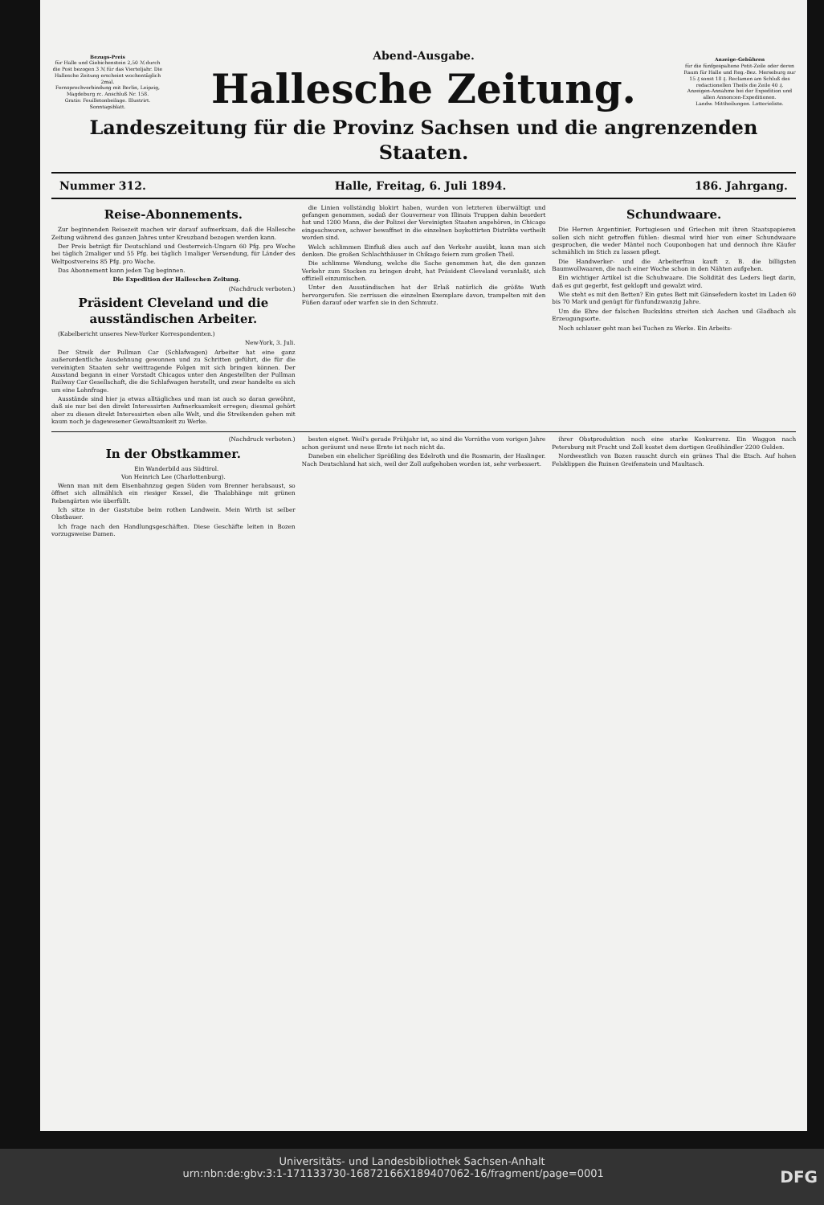Bezugs-Preis
für Halle und Giebichenstein 2,50 ℳ durch die Post bezogen 3 ℳ für das Vierteljahr. Die Hallesche Zeitung erscheint wochentäglich 2mal.
Fernsprechverbindung mit Berlin, Leipzig, Magdeburg rc. Anschluß Nr. 158.
Gratis: Feuilletonbeilage. Illustrirt. Sonntagsblatt.
Abend-Ausgabe.
Hallesche Zeitung.
Anzeige-Gebühren
für die fünfgespaltene Petit-Zeile oder deren Raum für Halle und Reg.-Bez. Merseburg nur 15 ₰ sonst 18 ₰. Reclamen am Schluß des redactionellen Theils die Zeile 40 ₰.
Anzeigen-Annahme bei der Expedition und allen Annoncen-Expeditionen.
Landw. Mittheilungen. Lotterieliste.
Landeszeitung für die Provinz Sachsen und die angrenzenden Staaten.
Nummer 312. Halle, Freitag, 6. Juli 1894. 186. Jahrgang.
Reise-Abonnements.
Zur beginnenden Reisezeit machen wir darauf aufmerksam, daß die Hallesche Zeitung während des ganzen Jahres unter Kreuzband bezogen werden kann.
Der Preis beträgt für Deutschland und Oesterreich-Ungarn 60 Pfg. pro Woche bei täglich 2maliger und 55 Pfg. bei täglich 1maliger Versendung, für Länder des Weltpostvereins 85 Pfg. pro Woche.
Das Abonnement kann jeden Tag beginnen.
Die Expedition der Halleschen Zeitung.
(Nachdruck verboten.)
Präsident Cleveland und die ausständischen Arbeiter.
(Kabelbericht unseres New-Yorker Korrespondenten.)
New-York, 3. Juli.
Der Streik der Pullman Car (Schlafwagen) Arbeiter hat eine ganz außerordentliche Ausdehnung gewonnen und zu Schritten geführt, die für die vereinigten Staaten sehr weittragende Folgen mit sich bringen können. Der Ausstand begann in einer Vorstadt Chicagos unter den Angestellten der Pullman Railway Car Gesellschaft, die die Schlafwagen herstellt, und zwar handelte es sich um eine Lohnfrage.
Ausstände sind hier ja etwas alltägliches und man ist auch so daran gewöhnt, daß sie nur bei den direkt Interessirten Aufmerksamkeit erregen; diesmal gehört aber zu diesen direkt Interessirten eben alle Welt, und die Streikenden gehen mit kaum noch je dagewesener Gewaltsamkeit zu Werke.
die Linien vollständig blokirt haben, wurden von letzteren überwältigt und gefangen genommen, sodaß der Gouverneur von Illinois Truppen dahin beordert hat und 1200 Mann, die der Polizei der Vereinigten Staaten angehören, in Chicago eingeschworen, schwer bewaffnet in die einzelnen boykottirten Distrikte vertheilt worden sind.
Welch schlimmen Einfluß dies auch auf den Verkehr ausübt, kann man sich denken. Die großen Schlachthäuser in Chikago feiern zum großen Theil.
Die schlimme Wendung, welche die Sache genommen hat, die den ganzen Verkehr zum Stocken zu bringen droht, hat Präsident Cleveland veranlaßt, sich offiziell einzumischen.
Unter den Ausständischen hat der Erlaß natürlich die größte Wuth hervorgerufen. Sie zerrissen die einzelnen Exemplare davon, trampelten mit den Füßen darauf oder warfen sie in den Schmutz.
Schundwaare.
Die Herren Argentinier, Portugiesen und Griechen mit ihren Staatspapieren sollen sich nicht getroffen fühlen: diesmal wird hier von einer Schundwaare gesprochen, die weder Mäntel noch Couponbogen hat und dennoch ihre Käufer schmählich im Stich zu lassen pflegt.
Die Handwerker- und die Arbeiterfrau kauft z. B. die billigsten Baumwollwaaren, die nach einer Woche schon in den Nähten aufgehen.
Ein wichtiger Artikel ist die Schuhwaare. Die Solidität des Leders liegt darin, daß es gut gegerbt, fest geklopft und gewalzt wird.
Wie steht es mit den Betten? Ein gutes Bett mit Gänsefedern kostet im Laden 60 bis 70 Mark und genügt für fünfundzwanzig Jahre.
Um die Ehre der falschen Buckskins streiten sich Aachen und Gladbach als Erzeugungsorte.
Noch schlauer geht man bei Tuchen zu Werke. Ein Arbeits-
(Nachdruck verboten.)
In der Obstkammer.
Ein Wanderbild aus Südtirol.
Von Heinrich Lee (Charlottenburg).
Wenn man mit dem Eisenbahnzug gegen Süden vom Brenner herabsaust, so öffnet sich allmählich ein riesiger Kessel, die Thalabhänge mit grünen Rebengärten wie überfüllt.
Ich sitze in der Gaststube beim rothen Landwein. Mein Wirth ist selber Obstbauer.
Ich frage nach den Handlungsgeschäften. Diese Geschäfte leiten in Bozen vorzugsweise Damen.
besten eignet. Weil's gerade Frühjahr ist, so sind die Vorräthe vom vorigen Jahre schon geräumt und neue Ernte ist noch nicht da.
Daneben ein ehelicher Sprößling des Edelroth und die Rosmarin, der Haslinger. Nach Deutschland hat sich, weil der Zoll aufgehoben worden ist, sehr verbessert.
ihrer Obstproduktion noch eine starke Konkurrenz. Ein Waggon nach Petersburg mit Fracht und Zoll kostet dem dortigen Großhändler 2200 Gulden.
Nordwestlich von Bozen rauscht durch ein grünes Thal die Etsch. Auf hohen Felsklippen die Ruinen Greifenstein und Maultasch.
Universitäts- und Landesbibliothek Sachsen-Anhalt
urn:nbn:de:gbv:3:1-171133730-16872166X189407062-16/fragment/page=0001 DFG